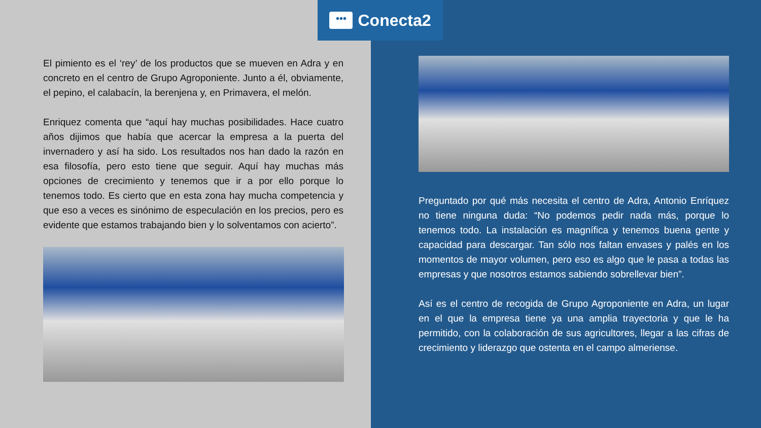•••
Conecta2
El pimiento es el ‘rey’ de los productos que se mueven en Adra y en concreto en el centro de Grupo Agroponiente. Junto a él, obviamente, el pepino, el calabacín, la berenjena y, en Primavera, el melón.
Enriquez comenta que “aquí hay muchas posibilidades. Hace cuatro años dijimos que había que acercar la empresa a la puerta del invernadero y así ha sido. Los resultados nos han dado la razón en esa filosofía, pero esto tiene que seguir. Aquí hay muchas más opciones de crecimiento y tenemos que ir a por ello porque lo tenemos todo. Es cierto que en esta zona hay mucha competencia y que eso a veces es sinónimo de especulación en los precios, pero es evidente que estamos trabajando bien y lo solventamos con acierto”.
Preguntado por qué más necesita el centro de Adra, Antonio Enríquez no tiene ninguna duda: “No podemos pedir nada más, porque lo tenemos todo. La instalación es magnífica y tenemos buena gente y capacidad para descargar. Tan sólo nos faltan envases y palés en los momentos de mayor volumen, pero eso es algo que le pasa a todas las empresas y que nosotros estamos sabiendo sobrellevar bien”.
Así es el centro de recogida de Grupo Agroponiente en Adra, un lugar en el que la empresa tiene ya una amplia trayectoria y que le ha permitido, con la colaboración de sus agricultores, llegar a las cifras de crecimiento y liderazgo que ostenta en el campo almeriense.